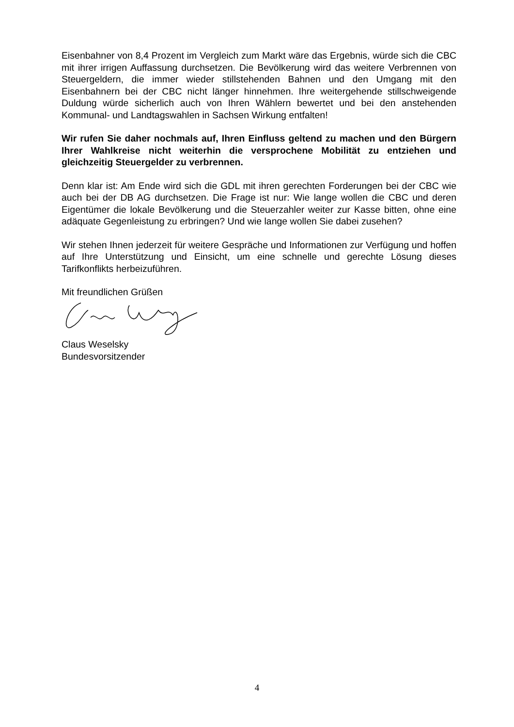Eisenbahner von 8,4 Prozent im Vergleich zum Markt wäre das Ergebnis, würde sich die CBC mit ihrer irrigen Auffassung durchsetzen. Die Bevölkerung wird das weitere Verbrennen von Steuergeldern, die immer wieder stillstehenden Bahnen und den Umgang mit den Eisenbahnern bei der CBC nicht länger hinnehmen. Ihre weitergehende stillschweigende Duldung würde sicherlich auch von Ihren Wählern bewertet und bei den anstehenden Kommunal- und Landtagswahlen in Sachsen Wirkung entfalten!
Wir rufen Sie daher nochmals auf, Ihren Einfluss geltend zu machen und den Bürgern Ihrer Wahlkreise nicht weiterhin die versprochene Mobilität zu entziehen und gleichzeitig Steuergelder zu verbrennen.
Denn klar ist: Am Ende wird sich die GDL mit ihren gerechten Forderungen bei der CBC wie auch bei der DB AG durchsetzen. Die Frage ist nur: Wie lange wollen die CBC und deren Eigentümer die lokale Bevölkerung und die Steuerzahler weiter zur Kasse bitten, ohne eine adäquate Gegenleistung zu erbringen? Und wie lange wollen Sie dabei zusehen?
Wir stehen Ihnen jederzeit für weitere Gespräche und Informationen zur Verfügung und hoffen auf Ihre Unterstützung und Einsicht, um eine schnelle und gerechte Lösung dieses Tarifkonflikts herbeizuführen.
Mit freundlichen Grüßen
Claus Weselsky
Bundesvorsitzender
4